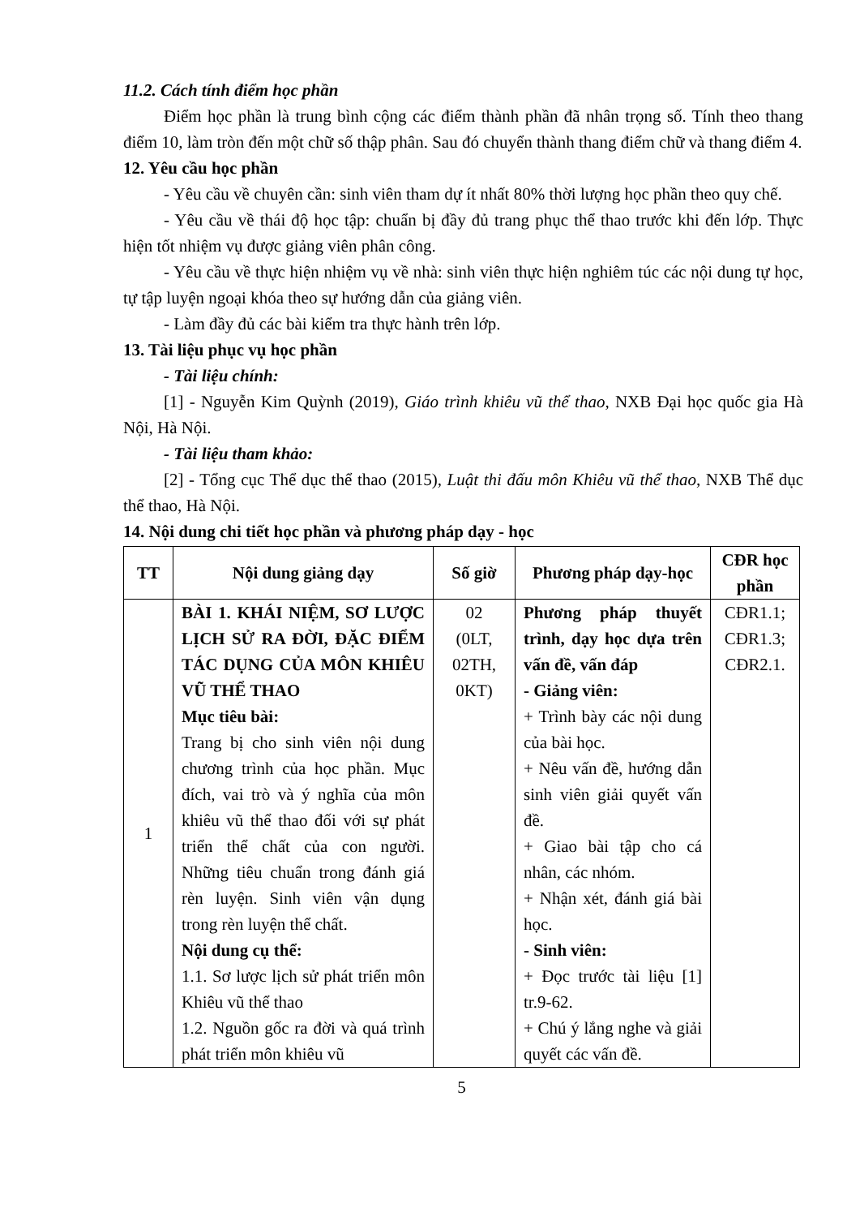11.2. Cách tính điểm học phần
Điểm học phần là trung bình cộng các điểm thành phần đã nhân trọng số. Tính theo thang điểm 10, làm tròn đến một chữ số thập phân. Sau đó chuyển thành thang điểm chữ và thang điểm 4.
12. Yêu cầu học phần
- Yêu cầu về chuyên cần: sinh viên tham dự ít nhất 80% thời lượng học phần theo quy chế.
- Yêu cầu về thái độ học tập: chuẩn bị đầy đủ trang phục thể thao trước khi đến lớp. Thực hiện tốt nhiệm vụ được giảng viên phân công.
- Yêu cầu về thực hiện nhiệm vụ về nhà: sinh viên thực hiện nghiêm túc các nội dung tự học, tự tập luyện ngoại khóa theo sự hướng dẫn của giảng viên.
- Làm đầy đủ các bài kiểm tra thực hành trên lớp.
13. Tài liệu phục vụ học phần
- Tài liệu chính:
[1] - Nguyễn Kim Quỳnh (2019), Giáo trình khiêu vũ thể thao, NXB Đại học quốc gia Hà Nội, Hà Nội.
- Tài liệu tham khảo:
[2] - Tổng cục Thể dục thể thao (2015), Luật thi đấu môn Khiêu vũ thể thao, NXB Thể dục thể thao, Hà Nội.
14. Nội dung chi tiết học phần và phương pháp dạy - học
| TT | Nội dung giảng dạy | Số giờ | Phương pháp dạy-học | CĐR học phần |
| --- | --- | --- | --- | --- |
| 1 | BÀI 1. KHÁI NIỆM, SƠ LƯỢC LỊCH SỬ RA ĐỜI, ĐẶC ĐIỂM TÁC DỤNG CỦA MÔN KHIÊU VŨ THỂ THAO Mục tiêu bài: Trang bị cho sinh viên nội dung chương trình của học phần. Mục đích, vai trò và ý nghĩa của môn khiêu vũ thể thao đối với sự phát triển thể chất của con người. Những tiêu chuẩn trong đánh giá rèn luyện. Sinh viên vận dụng trong rèn luyện thể chất. Nội dung cụ thể: 1.1. Sơ lược lịch sử phát triển môn Khiêu vũ thể thao 1.2. Nguồn gốc ra đời và quá trình phát triển môn khiêu vũ | 02 (0LT, 02TH, 0KT) | Phương pháp thuyết trình, dạy học dựa trên vấn đề, vấn đáp - Giảng viên: + Trình bày các nội dung của bài học. + Nêu vấn đề, hướng dẫn sinh viên giải quyết vấn đề. + Giao bài tập cho cá nhân, các nhóm. + Nhận xét, đánh giá bài học. - Sinh viên: + Đọc trước tài liệu [1] tr.9-62. + Chú ý lắng nghe và giải quyết các vấn đề. | CĐR1.1; CĐR1.3; CĐR2.1. |
5